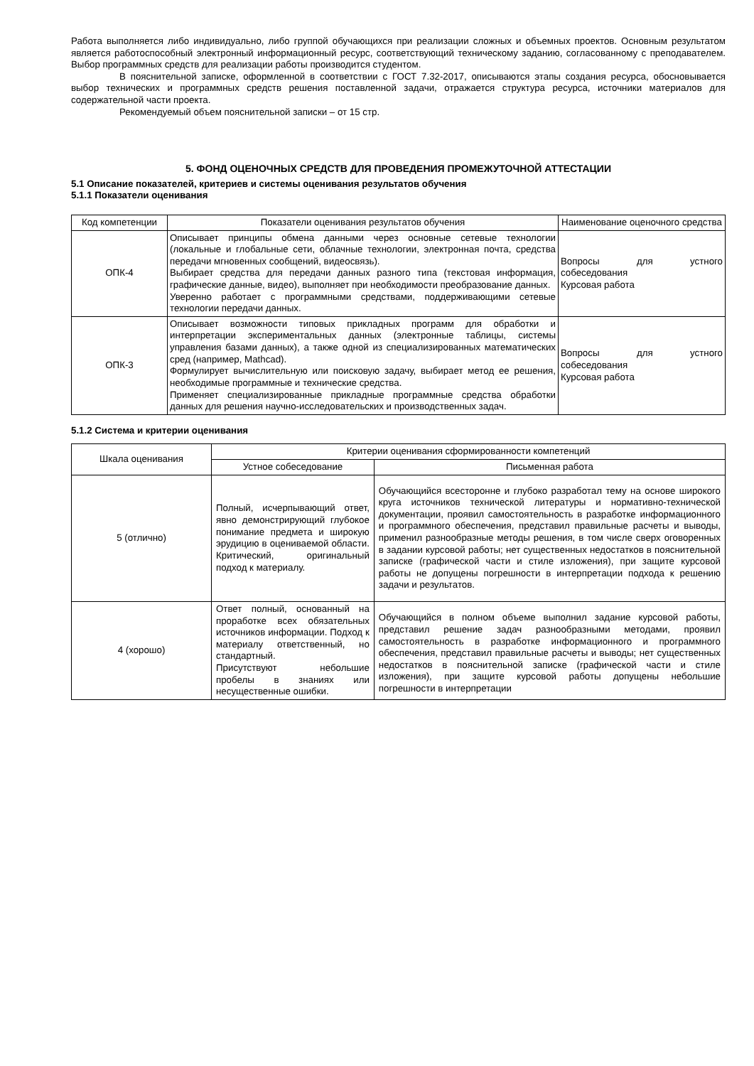Работа выполняется либо индивидуально, либо группой обучающихся при реализации сложных и объемных проектов. Основным результатом является работоспособный электронный информационный ресурс, соответствующий техническому заданию, согласованному с преподавателем. Выбор программных средств для реализации работы производится студентом.
В пояснительной записке, оформленной в соответствии с ГОСТ 7.32-2017, описываются этапы создания ресурса, обосновывается выбор технических и программных средств решения поставленной задачи, отражается структура ресурса, источники материалов для содержательной части проекта.
Рекомендуемый объем пояснительной записки – от 15 стр.
5. ФОНД ОЦЕНОЧНЫХ СРЕДСТВ ДЛЯ ПРОВЕДЕНИЯ ПРОМЕЖУТОЧНОЙ АТТЕСТАЦИИ
5.1 Описание показателей, критериев и системы оценивания результатов обучения
5.1.1 Показатели оценивания
| Код компетенции | Показатели оценивания результатов обучения | Наименование оценочного средства |
| --- | --- | --- |
| ОПК-4 | Описывает принципы обмена данными через основные сетевые технологии (локальные и глобальные сети, облачные технологии, электронная почта, средства передачи мгновенных сообщений, видеосвязь). Выбирает средства для передачи данных разного типа (текстовая информация, графические данные, видео), выполняет при необходимости преобразование данных. Уверенно работает с программными средствами, поддерживающими сетевые технологии передачи данных. | Вопросы для устного собеседования Курсовая работа |
| ОПК-3 | Описывает возможности типовых прикладных программ для обработки и интерпретации экспериментальных данных (электронные таблицы, системы управления базами данных), а также одной из специализированных математических сред (например, Mathcad). Формулирует вычислительную или поисковую задачу, выбирает метод ее решения, необходимые программные и технические средства. Применяет специализированные прикладные программные средства обработки данных для решения научно-исследовательских и производственных задач. | Вопросы для устного собеседования Курсовая работа |
5.1.2 Система и критерии оценивания
| Шкала оценивания | Критерии оценивания сформированности компетенций | |
| --- | --- | --- |
| | Устное собеседование | Письменная работа |
| 5 (отлично) | Полный, исчерпывающий ответ, явно демонстрирующий глубокое понимание предмета и широкую эрудицию в оцениваемой области. Критический, оригинальный подход к материалу. | Обучающийся всесторонне и глубоко разработал тему на основе широкого круга источников технической литературы и нормативно-технической документации, проявил самостоятельность в разработке информационного и программного обеспечения, представил правильные расчеты и выводы, применил разнообразные методы решения, в том числе сверх оговоренных в задании курсовой работы; нет существенных недостатков в пояснительной записке (графической части и стиле изложения), при защите курсовой работы не допущены погрешности в интерпретации подхода к решению задачи и результатов. |
| 4 (хорошо) | Ответ полный, основанный на проработке всех обязательных источников информации. Подход к материалу ответственный, но стандартный. Присутствуют небольшие пробелы в знаниях или несущественные ошибки. | Обучающийся в полном объеме выполнил задание курсовой работы, представил решение задач разнообразными методами, проявил самостоятельность в разработке информационного и программного обеспечения, представил правильные расчеты и выводы; нет существенных недостатков в пояснительной записке (графической части и стиле изложения), при защите курсовой работы допущены небольшие погрешности в интерпретации |